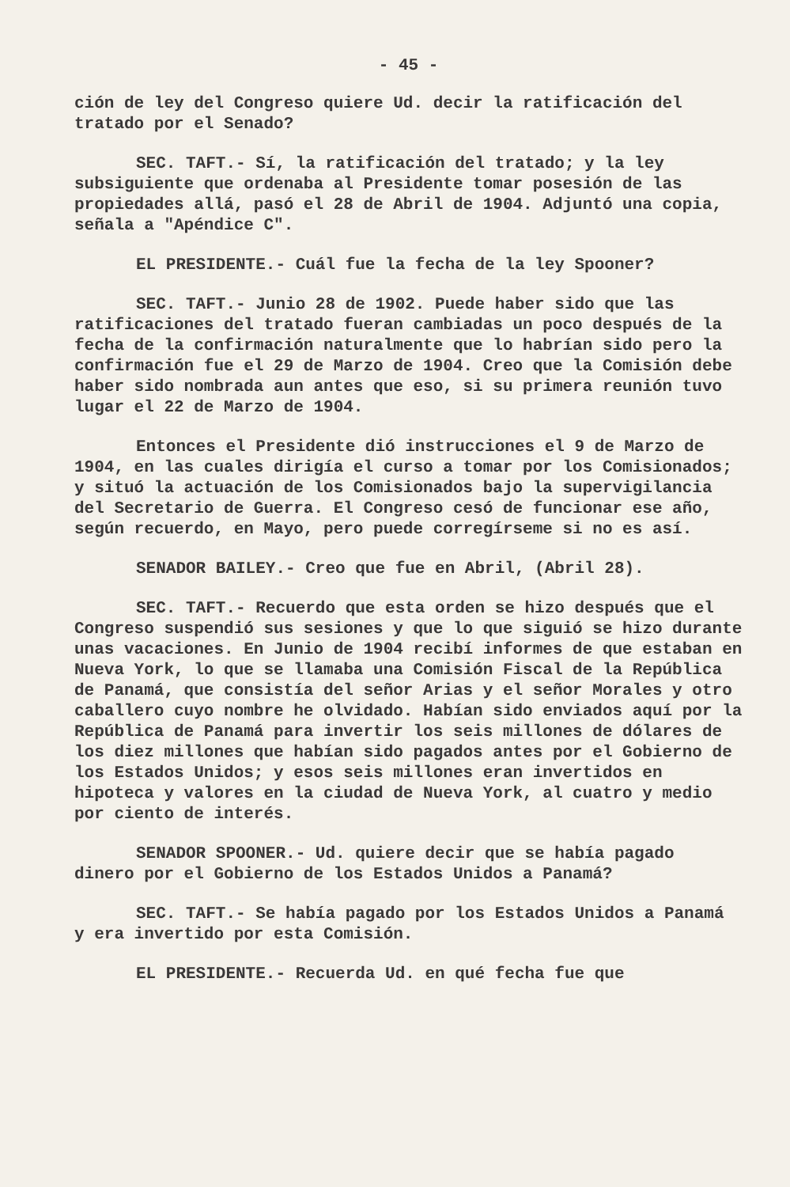- 45 -
ción de ley del Congreso quiere Ud. decir la ratificación del tratado por el Senado?
SEC. TAFT.- Sí, la ratificación del tratado; y la ley subsiguiente que ordenaba al Presidente tomar posesión de las propiedades allá, pasó el 28 de Abril de 1904. Adjuntó una copia, señala a "Apéndice C".
EL PRESIDENTE.- Cuál fue la fecha de la ley Spooner?
SEC. TAFT.- Junio 28 de 1902. Puede haber sido que las ratificaciones del tratado fueran cambiadas un poco después de la fecha de la confirmación naturalmente que lo habrían sido pero la confirmación fue el 29 de Marzo de 1904. Creo que la Comisión debe haber sido nombrada aun antes que eso, si su primera reunión tuvo lugar el 22 de Marzo de 1904.
Entonces el Presidente dió instrucciones el 9 de Marzo de 1904, en las cuales dirigía el curso a tomar por los Comisionados; y situó la actuación de los Comisionados bajo la supervigilancia del Secretario de Guerra. El Congreso cesó de funcionar ese año, según recuerdo, en Mayo, pero puede corregírseme si no es así.
SENADOR BAILEY.- Creo que fue en Abril, (Abril 28).
SEC. TAFT.- Recuerdo que esta orden se hizo después que el Congreso suspendió sus sesiones y que lo que siguió se hizo durante unas vacaciones. En Junio de 1904 recibí informes de que estaban en Nueva York, lo que se llamaba una Comisión Fiscal de la República de Panamá, que consistía del señor Arias y el señor Morales y otro caballero cuyo nombre he olvidado. Habían sido enviados aquí por la República de Panamá para invertir los seis millones de dólares de los diez millones que habían sido pagados antes por el Gobierno de los Estados Unidos; y esos seis millones eran invertidos en hipoteca y valores en la ciudad de Nueva York, al cuatro y medio por ciento de interés.
SENADOR SPOONER.- Ud. quiere decir que se había pagado dinero por el Gobierno de los Estados Unidos a Panamá?
SEC. TAFT.- Se había pagado por los Estados Unidos a Panamá y era invertido por esta Comisión.
EL PRESIDENTE.- Recuerda Ud. en qué fecha fue que